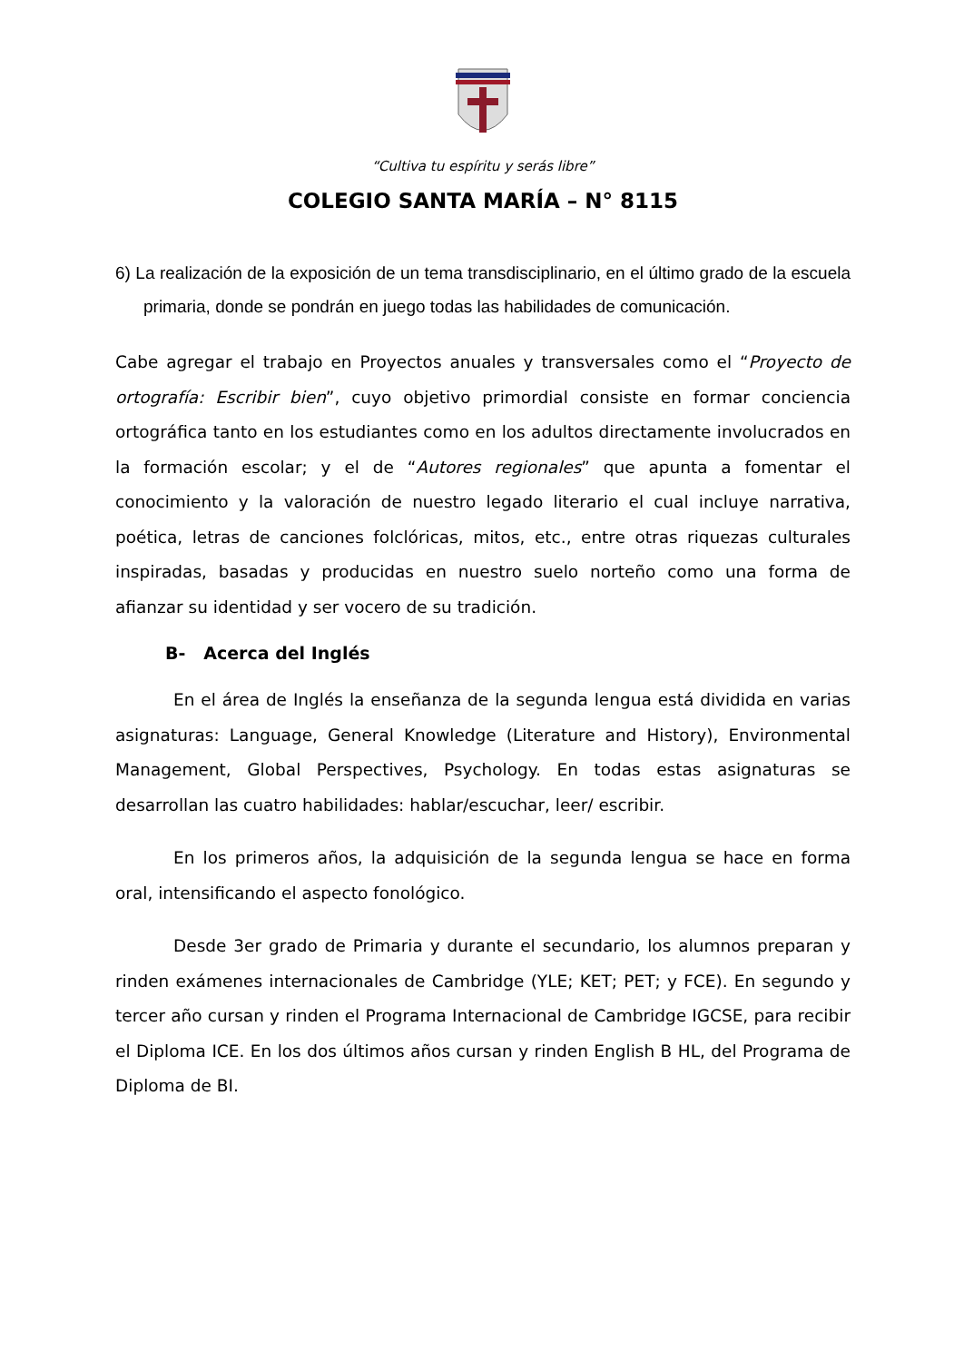“Cultiva tu espíritu y serás libre”
COLEGIO SANTA MARÍA – N° 8115
6) La realización de la exposición de un tema transdisciplinario, en el último grado de la escuela primaria, donde se pondrán en juego todas las habilidades de comunicación.
Cabe agregar el trabajo en Proyectos anuales y transversales como el “Proyecto de ortografía: Escribir bien”, cuyo objetivo primordial consiste en formar conciencia ortográfica tanto en los estudiantes como en los adultos directamente involucrados en la formación escolar; y el de “Autores regionales” que apunta a fomentar el conocimiento y la valoración de nuestro legado literario el cual incluye narrativa, poética, letras de canciones folclóricas, mitos, etc., entre otras riquezas culturales inspiradas, basadas y producidas en nuestro suelo norteño como una forma de afianzar su identidad y ser vocero de su tradición.
B- Acerca del Inglés
En el área de Inglés la enseñanza de la segunda lengua está dividida en varias asignaturas: Language, General Knowledge (Literature and History), Environmental Management, Global Perspectives, Psychology. En todas estas asignaturas se desarrollan las cuatro habilidades: hablar/escuchar, leer/ escribir.
En los primeros años, la adquisición de la segunda lengua se hace en forma oral, intensificando el aspecto fonológico.
Desde 3er grado de Primaria y durante el secundario, los alumnos preparan y rinden exámenes internacionales de Cambridge (YLE; KET; PET; y FCE). En segundo y tercer año cursan y rinden el Programa Internacional de Cambridge IGCSE, para recibir el Diploma ICE. En los dos últimos años cursan y rinden English B HL, del Programa de Diploma de BI.